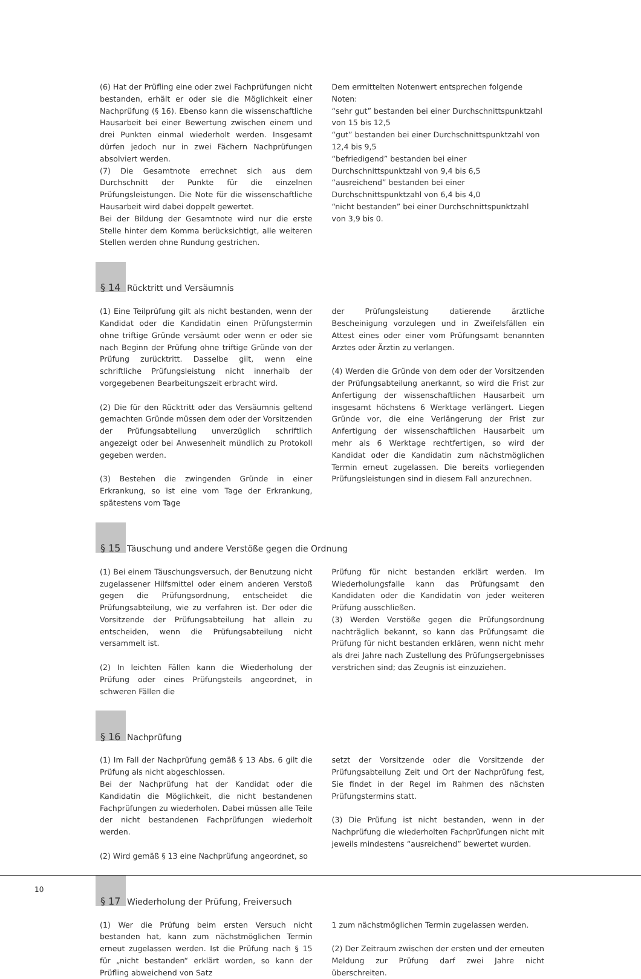(6) Hat der Prüfling eine oder zwei Fachprüfungen nicht bestanden, erhält er oder sie die Möglichkeit einer Nachprüfung (§ 16). Ebenso kann die wissenschaftliche Hausarbeit bei einer Bewertung zwischen einem und drei Punkten einmal wiederholt werden. Insgesamt dürfen jedoch nur in zwei Fächern Nachprüfungen absolviert werden.
(7) Die Gesamtnote errechnet sich aus dem Durchschnitt der Punkte für die einzelnen Prüfungsleistungen. Die Note für die wissenschaftliche Hausarbeit wird dabei doppelt gewertet.
Bei der Bildung der Gesamtnote wird nur die erste Stelle hinter dem Komma berücksichtigt, alle weiteren Stellen werden ohne Rundung gestrichen.
Dem ermittelten Notenwert entsprechen folgende Noten:
“sehr gut” bestanden bei einer Durchschnittspunktzahl von 15 bis 12,5
“gut” bestanden bei einer Durchschnittspunktzahl von 12,4 bis 9,5
“befriedigend” bestanden bei einer Durchschnittspunktzahl von 9,4 bis 6,5
“ausreichend” bestanden bei einer Durchschnittspunktzahl von 6,4 bis 4,0
“nicht bestanden” bei einer Durchschnittspunktzahl von 3,9 bis 0.
§ 14 Rücktritt und Versäumnis
(1) Eine Teilprüfung gilt als nicht bestanden, wenn der Kandidat oder die Kandidatin einen Prüfungstermin ohne triftige Gründe versäumt oder wenn er oder sie nach Beginn der Prüfung ohne triftige Gründe von der Prüfung zurücktritt. Dasselbe gilt, wenn eine schriftliche Prüfungsleistung nicht innerhalb der vorgegebenen Bearbeitungszeit erbracht wird.
(2) Die für den Rücktritt oder das Versäumnis geltend gemachten Gründe müssen dem oder der Vorsitzenden der Prüfungsabteilung unverzüglich schriftlich angezeigt oder bei Anwesenheit mündlich zu Protokoll gegeben werden.
(3) Bestehen die zwingenden Gründe in einer Erkrankung, so ist eine vom Tage der Erkrankung, spätestens vom Tage
der Prüfungsleistung datierende ärztliche Bescheinigung vorzulegen und in Zweifelsfällen ein Attest eines oder einer vom Prüfungsamt benannten Arztes oder Ärztin zu verlangen.
(4) Werden die Gründe von dem oder der Vorsitzenden der Prüfungsabteilung anerkannt, so wird die Frist zur Anfertigung der wissenschaftlichen Hausarbeit um insgesamt höchstens 6 Werktage verlängert. Liegen Gründe vor, die eine Verlängerung der Frist zur Anfertigung der wissenschaftlichen Hausarbeit um mehr als 6 Werktage rechtfertigen, so wird der Kandidat oder die Kandidatin zum nächstmöglichen Termin erneut zugelassen. Die bereits vorliegenden Prüfungsleistungen sind in diesem Fall anzurechnen.
§ 15 Täuschung und andere Verstöße gegen die Ordnung
(1) Bei einem Täuschungsversuch, der Benutzung nicht zugelassener Hilfsmittel oder einem anderen Verstoß gegen die Prüfungsordnung, entscheidet die Prüfungsabteilung, wie zu verfahren ist. Der oder die Vorsitzende der Prüfungsabteilung hat allein zu entscheiden, wenn die Prüfungsabteilung nicht versammelt ist.
(2) In leichten Fällen kann die Wiederholung der Prüfung oder eines Prüfungsteils angeordnet, in schweren Fällen die
Prüfung für nicht bestanden erklärt werden. Im Wiederholungsfalle kann das Prüfungsamt den Kandidaten oder die Kandidatin von jeder weiteren Prüfung ausschließen.
(3) Werden Verstöße gegen die Prüfungsordnung nachträglich bekannt, so kann das Prüfungsamt die Prüfung für nicht bestanden erklären, wenn nicht mehr als drei Jahre nach Zustellung des Prüfungsergebnisses verstrichen sind; das Zeugnis ist einzuziehen.
§ 16 Nachprüfung
(1) Im Fall der Nachprüfung gemäß § 13 Abs. 6 gilt die Prüfung als nicht abgeschlossen.
Bei der Nachprüfung hat der Kandidat oder die Kandidatin die Möglichkeit, die nicht bestandenen Fachprüfungen zu wiederholen. Dabei müssen alle Teile der nicht bestandenen Fachprüfungen wiederholt werden.
(2) Wird gemäß § 13 eine Nachprüfung angeordnet, so
setzt der Vorsitzende oder die Vorsitzende der Prüfungsabteilung Zeit und Ort der Nachprüfung fest, Sie findet in der Regel im Rahmen des nächsten Prüfungstermins statt.
(3) Die Prüfung ist nicht bestanden, wenn in der Nachprüfung die wiederholten Fachprüfungen nicht mit jeweils mindestens “ausreichend” bewertet wurden.
§ 17 Wiederholung der Prüfung, Freiversuch
(1) Wer die Prüfung beim ersten Versuch nicht bestanden hat, kann zum nächstmöglichen Termin erneut zugelassen werden. Ist die Prüfung nach § 15 für „nicht bestanden“ erklärt worden, so kann der Prüfling abweichend von Satz
1 zum nächstmöglichen Termin zugelassen werden.
(2) Der Zeitraum zwischen der ersten und der erneuten Meldung zur Prüfung darf zwei Jahre nicht überschreiten.
10